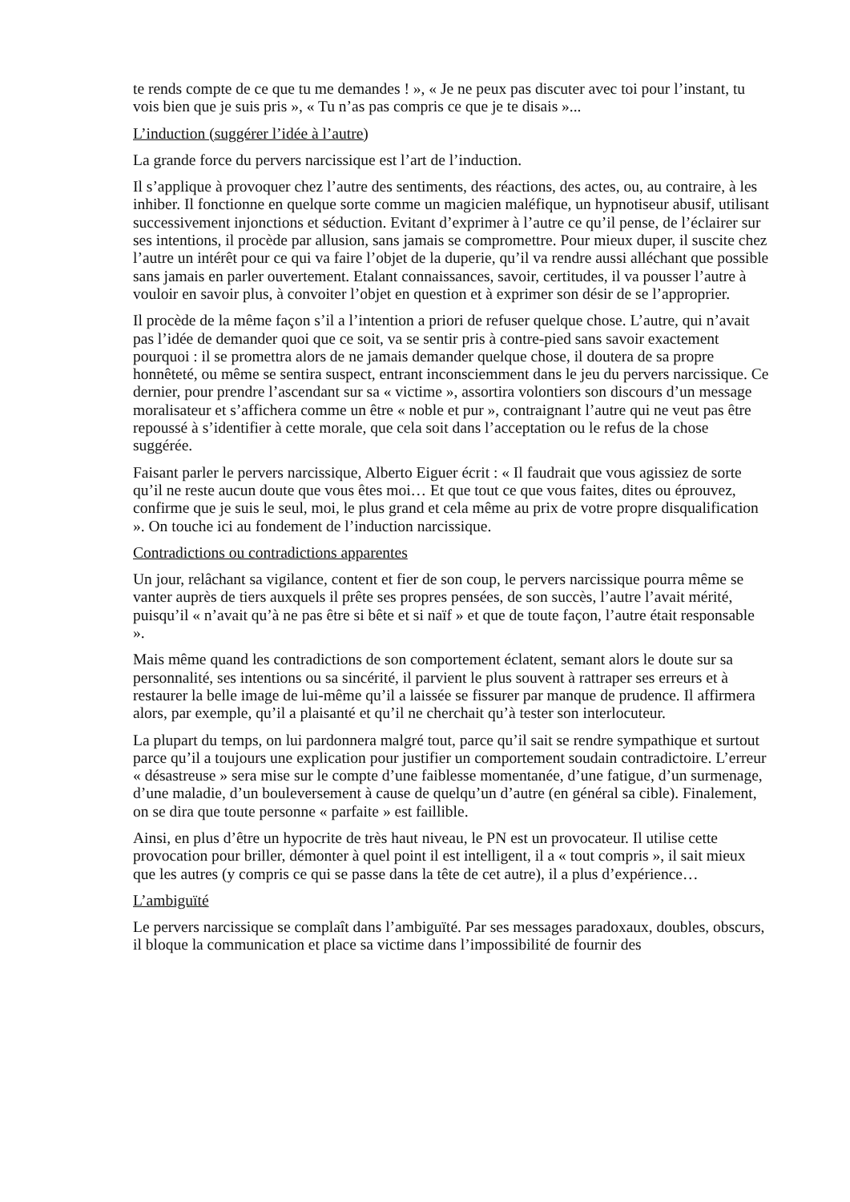te rends compte de ce que tu me demandes ! », « Je ne peux pas discuter avec toi pour l’instant, tu vois bien que je suis pris », « Tu n’as pas compris ce que je te disais »...
L’induction (suggérer l’idée à l’autre)
La grande force du pervers narcissique est l’art de l’induction.
Il s’applique à provoquer chez l’autre des sentiments, des réactions, des actes, ou, au contraire, à les inhiber. Il fonctionne en quelque sorte comme un magicien maléfique, un hypnotiseur abusif, utilisant successivement injonctions et séduction. Evitant d’exprimer à l’autre ce qu’il pense, de l’éclairer sur ses intentions, il procède par allusion, sans jamais se compromettre. Pour mieux duper, il suscite chez l’autre un intérêt pour ce qui va faire l’objet de la duperie, qu’il va rendre aussi alléchant que possible sans jamais en parler ouvertement. Etalant connaissances, savoir, certitudes, il va pousser l’autre à vouloir en savoir plus, à convoiter l’objet en question et à exprimer son désir de se l’approprier.
Il procède de la même façon s’il a l’intention a priori de refuser quelque chose. L’autre, qui n’avait pas l’idée de demander quoi que ce soit, va se sentir pris à contre-pied sans savoir exactement pourquoi : il se promettra alors de ne jamais demander quelque chose, il doutera de sa propre honnêteté, ou même se sentira suspect, entrant inconsciemment dans le jeu du pervers narcissique. Ce dernier, pour prendre l’ascendant sur sa « victime », assortira volontiers son discours d’un message moralisateur et s’affichera comme un être « noble et pur », contraignant l’autre qui ne veut pas être repoussé à s’identifier à cette morale, que cela soit dans l’acceptation ou le refus de la chose suggérée.
Faisant parler le pervers narcissique, Alberto Eiguer écrit : « Il faudrait que vous agissiez de sorte qu’il ne reste aucun doute que vous êtes moi… Et que tout ce que vous faites, dites ou éprouvez, confirme que je suis le seul, moi, le plus grand et cela même au prix de votre propre disqualification ». On touche ici au fondement de l’induction narcissique.
Contradictions ou contradictions apparentes
Un jour, relâchant sa vigilance, content et fier de son coup, le pervers narcissique pourra même se vanter auprès de tiers auxquels il prête ses propres pensées, de son succès, l’autre l’avait mérité, puisqu’il « n’avait qu’à ne pas être si bête et si naïf » et que de toute façon, l’autre était responsable ».
Mais même quand les contradictions de son comportement éclatent, semant alors le doute sur sa personnalité, ses intentions ou sa sincérité, il parvient le plus souvent à rattraper ses erreurs et à restaurer la belle image de lui-même qu’il a laissée se fissurer par manque de prudence. Il affirmera alors, par exemple, qu’il a plaisanté et qu’il ne cherchait qu’à tester son interlocuteur.
La plupart du temps, on lui pardonnera malgré tout, parce qu’il sait se rendre sympathique et surtout parce qu’il a toujours une explication pour justifier un comportement soudain contradictoire. L’erreur « désastreuse » sera mise sur le compte d’une faiblesse momentanée, d’une fatigue, d’un surmenage, d’une maladie, d’un bouleversement à cause de quelqu’un d’autre (en général sa cible). Finalement, on se dira que toute personne « parfaite » est faillible.
Ainsi, en plus d’être un hypocrite de très haut niveau, le PN est un provocateur. Il utilise cette provocation pour briller, démonter à quel point il est intelligent, il a « tout compris », il sait mieux que les autres (y compris ce qui se passe dans la tête de cet autre), il a plus d’expérience…
L’ambiguïté
Le pervers narcissique se complaît dans l’ambiguïté. Par ses messages paradoxaux, doubles, obscurs, il bloque la communication et place sa victime dans l’impossibilité de fournir des